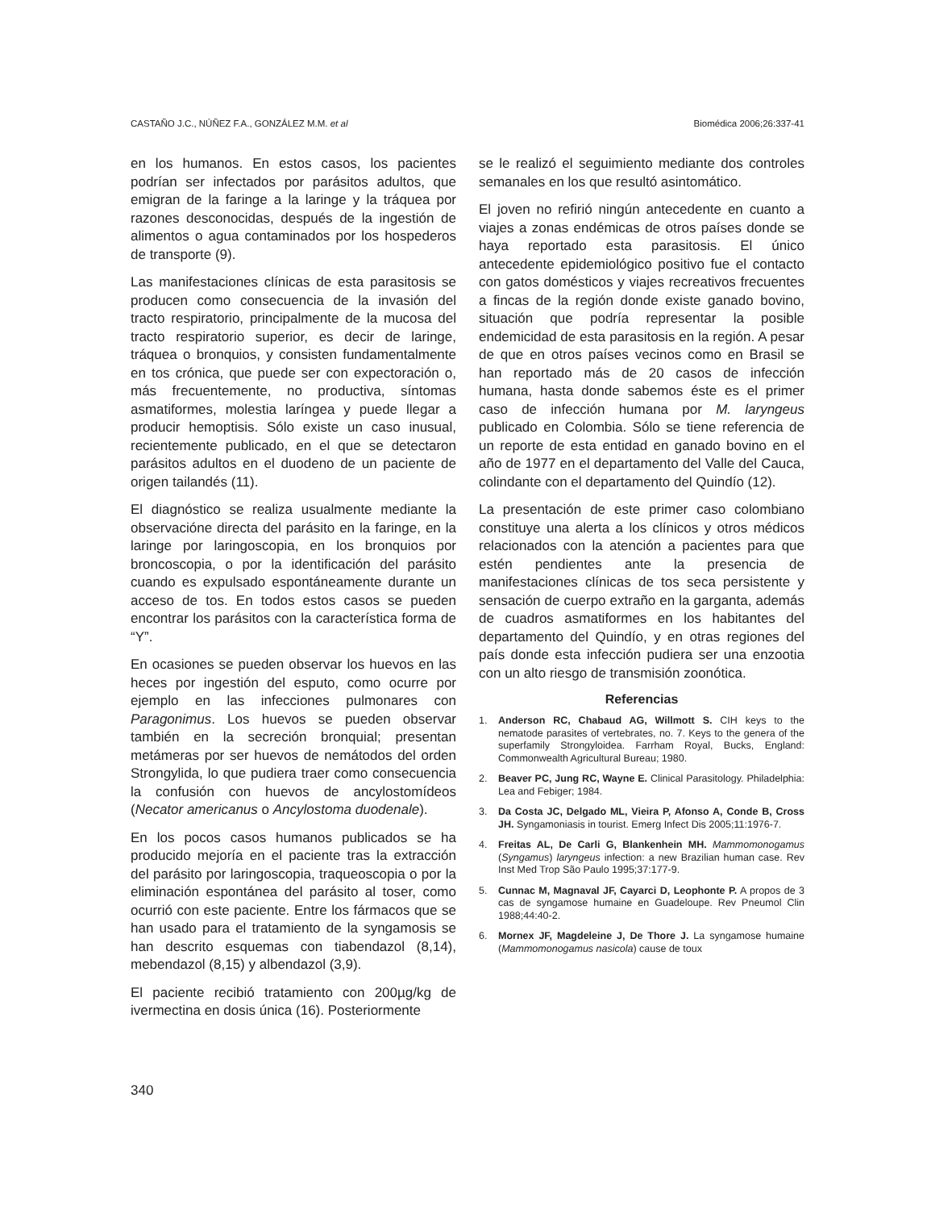CASTAÑO J.C., NÚÑEZ F.A., GONZÁLEZ M.M. et al Biomédica 2006;26:337-41
en los humanos. En estos casos, los pacientes podrían ser infectados por parásitos adultos, que emigran de la faringe a la laringe y la tráquea por razones desconocidas, después de la ingestión de alimentos o agua contaminados por los hospederos de transporte (9).
Las manifestaciones clínicas de esta parasitosis se producen como consecuencia de la invasión del tracto respiratorio, principalmente de la mucosa del tracto respiratorio superior, es decir de laringe, tráquea o bronquios, y consisten fundamentalmente en tos crónica, que puede ser con expectoración o, más frecuentemente, no productiva, síntomas asmatiformes, molestia laríngea y puede llegar a producir hemoptisis. Sólo existe un caso inusual, recientemente publicado, en el que se detectaron parásitos adultos en el duodeno de un paciente de origen tailandés (11).
El diagnóstico se realiza usualmente mediante la observacióne directa del parásito en la faringe, en la laringe por laringoscopia, en los bronquios por broncoscopia, o por la identificación del parásito cuando es expulsado espontáneamente durante un acceso de tos. En todos estos casos se pueden encontrar los parásitos con la característica forma de “Y”.
En ocasiones se pueden observar los huevos en las heces por ingestión del esputo, como ocurre por ejemplo en las infecciones pulmonares con Paragonimus. Los huevos se pueden observar también en la secreción bronquial; presentan metámeras por ser huevos de nemátodos del orden Strongylida, lo que pudiera traer como consecuencia la confusión con huevos de ancylostomídeos (Necator americanus o Ancylostoma duodenale).
En los pocos casos humanos publicados se ha producido mejoría en el paciente tras la extracción del parásito por laringoscopia, traqueoscopia o por la eliminación espontánea del parásito al toser, como ocurrió con este paciente. Entre los fármacos que se han usado para el tratamiento de la syngamosis se han descrito esquemas con tiabendazol (8,14), mebendazol (8,15) y albendazol (3,9).
El paciente recibió tratamiento con 200µg/kg de ivermectina en dosis única (16). Posteriormente
se le realizó el seguimiento mediante dos controles semanales en los que resultó asintomático.
El joven no refirió ningún antecedente en cuanto a viajes a zonas endémicas de otros países donde se haya reportado esta parasitosis. El único antecedente epidemiológico positivo fue el contacto con gatos domésticos y viajes recreativos frecuentes a fincas de la región donde existe ganado bovino, situación que podría representar la posible endemicidad de esta parasitosis en la región. A pesar de que en otros países vecinos como en Brasil se han reportado más de 20 casos de infección humana, hasta donde sabemos éste es el primer caso de infección humana por M. laryngeus publicado en Colombia. Sólo se tiene referencia de un reporte de esta entidad en ganado bovino en el año de 1977 en el departamento del Valle del Cauca, colindante con el departamento del Quindío (12).
La presentación de este primer caso colombiano constituye una alerta a los clínicos y otros médicos relacionados con la atención a pacientes para que estén pendientes ante la presencia de manifestaciones clínicas de tos seca persistente y sensación de cuerpo extraño en la garganta, además de cuadros asmatiformes en los habitantes del departamento del Quindío, y en otras regiones del país donde esta infección pudiera ser una enzootia con un alto riesgo de transmisión zoonótica.
Referencias
1. Anderson RC, Chabaud AG, Willmott S. CIH keys to the nematode parasites of vertebrates, no. 7. Keys to the genera of the superfamily Strongyloidea. Farrham Royal, Bucks, England: Commonwealth Agricultural Bureau; 1980.
2. Beaver PC, Jung RC, Wayne E. Clinical Parasitology. Philadelphia: Lea and Febiger; 1984.
3. Da Costa JC, Delgado ML, Vieira P, Afonso A, Conde B, Cross JH. Syngamoniasis in tourist. Emerg Infect Dis 2005;11:1976-7.
4. Freitas AL, De Carli G, Blankenhein MH. Mammomonogamus (Syngamus) laryngeus infection: a new Brazilian human case. Rev Inst Med Trop São Paulo 1995;37:177-9.
5. Cunnac M, Magnaval JF, Cayarci D, Leophonte P. A propos de 3 cas de syngamose humaine en Guadeloupe. Rev Pneumol Clin 1988;44:40-2.
6. Mornex JF, Magdeleine J, De Thore J. La syngamose humaine (Mammomonogamus nasicola) cause de toux
340